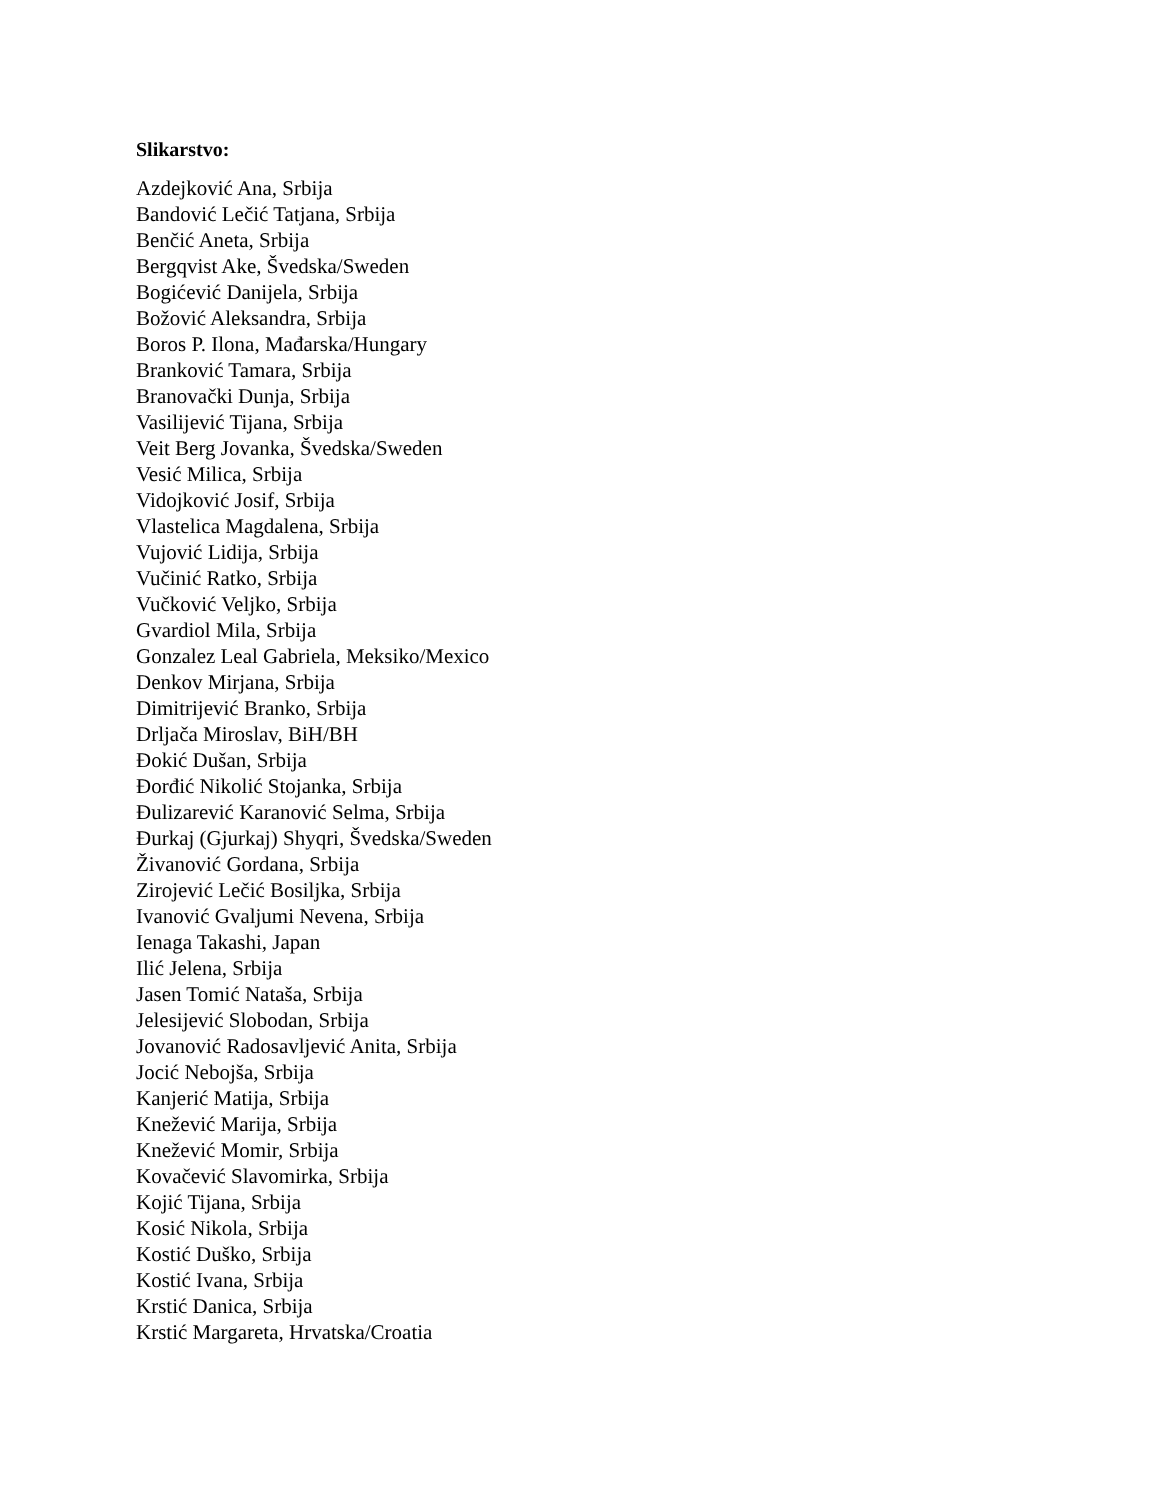Slikarstvo:
Azdejković Ana, Srbija
Bandović Lečić Tatjana, Srbija
Benčić Aneta, Srbija
Bergqvist Ake, Švedska/Sweden
Bogićević Danijela, Srbija
Božović Aleksandra, Srbija
Boros P. Ilona, Mađarska/Hungary
Branković Tamara, Srbija
Branovački Dunja, Srbija
Vasilijević Tijana, Srbija
Veit Berg Jovanka, Švedska/Sweden
Vesić Milica, Srbija
Vidojković Josif, Srbija
Vlastelica Magdalena, Srbija
Vujović Lidija, Srbija
Vučinić Ratko, Srbija
Vučković Veljko, Srbija
Gvardiol Mila, Srbija
Gonzalez Leal Gabriela, Meksiko/Mexico
Denkov Mirjana, Srbija
Dimitrijević Branko, Srbija
Drljača Miroslav, BiH/BH
Đokić Dušan, Srbija
Đorđić Nikolić Stojanka, Srbija
Đulizarević Karanović Selma, Srbija
Đurkaj (Gjurkaj) Shyqri, Švedska/Sweden
Živanović Gordana, Srbija
Zirojević Lečić Bosiljka, Srbija
Ivanović Gvaljumi Nevena, Srbija
Ienaga Takashi, Japan
Ilić Jelena, Srbija
Jasen Tomić Nataša, Srbija
Jelesijević Slobodan, Srbija
Jovanović Radosavljević Anita, Srbija
Jocić Nebojša, Srbija
Kanjerić Matija, Srbija
Knežević Marija, Srbija
Knežević Momir, Srbija
Kovačević Slavomirka, Srbija
Kojić Tijana, Srbija
Kosić Nikola, Srbija
Kostić Duško, Srbija
Kostić Ivana, Srbija
Krstić Danica, Srbija
Krstić Margareta, Hrvatska/Croatia